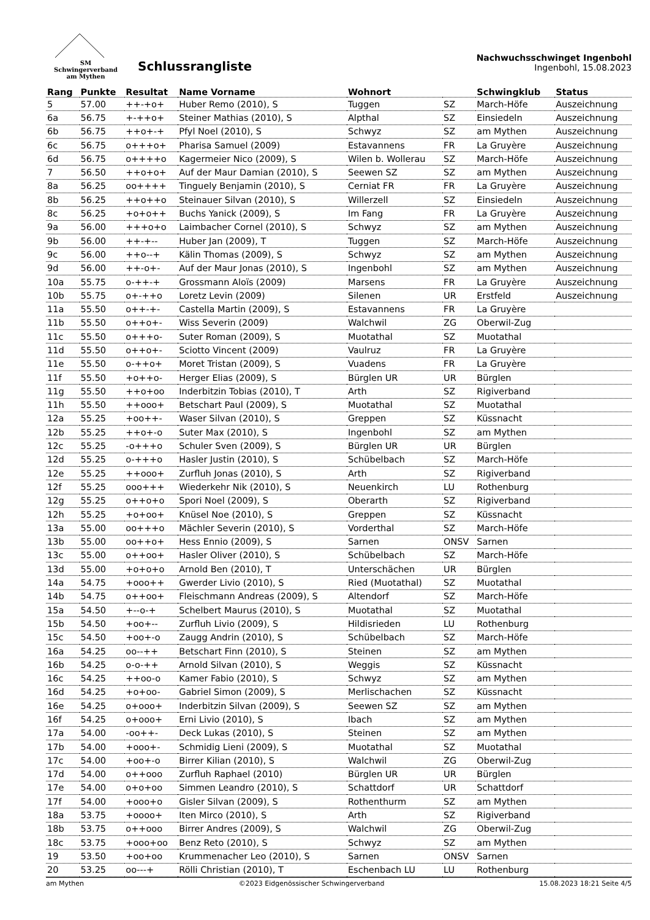SM
Schwingerverband
am Mythen
Schlussrangliste
Nachwuchsschwinget Ingenbohl
Ingenbohl, 15.08.2023
| Rang | Punkte | Resultat | Name Vorname | Wohnort | | Schwingklub | Status |
| --- | --- | --- | --- | --- | --- | --- | --- |
| 5 | 57.00 | ++-+o+ | Huber Remo (2010), S | Tuggen | SZ | March-Höfe | Auszeichnung |
| 6a | 56.75 | +-++o+ | Steiner Mathias (2010), S | Alpthal | SZ | Einsiedeln | Auszeichnung |
| 6b | 56.75 | ++o+-+ | Pfyl Noel (2010), S | Schwyz | SZ | am Mythen | Auszeichnung |
| 6c | 56.75 | o+++o+ | Pharisa Samuel (2009) | Estavannens | FR | La Gruyère | Auszeichnung |
| 6d | 56.75 | o++++o | Kagermeier Nico (2009), S | Wilen b. Wollerau | SZ | March-Höfe | Auszeichnung |
| 7 | 56.50 | ++o+o+ | Auf der Maur Damian (2010), S | Seewen SZ | SZ | am Mythen | Auszeichnung |
| 8a | 56.25 | oo++++ | Tinguely Benjamin (2010), S | Cerniat FR | FR | La Gruyère | Auszeichnung |
| 8b | 56.25 | ++o++o | Steinauer Silvan (2010), S | Willerzell | SZ | Einsiedeln | Auszeichnung |
| 8c | 56.25 | +o+o++ | Buchs Yanick (2009), S | Im Fang | FR | La Gruyère | Auszeichnung |
| 9a | 56.00 | +++o+o | Laimbacher Cornel (2010), S | Schwyz | SZ | am Mythen | Auszeichnung |
| 9b | 56.00 | ++-+-- | Huber Jan (2009), T | Tuggen | SZ | March-Höfe | Auszeichnung |
| 9c | 56.00 | ++o--+ | Kälin Thomas (2009), S | Schwyz | SZ | am Mythen | Auszeichnung |
| 9d | 56.00 | ++-o+- | Auf der Maur Jonas (2010), S | Ingenbohl | SZ | am Mythen | Auszeichnung |
| 10a | 55.75 | o-++-+ | Grossmann Aloïs (2009) | Marsens | FR | La Gruyère | Auszeichnung |
| 10b | 55.75 | o+-++o | Loretz Levin (2009) | Silenen | UR | Erstfeld | Auszeichnung |
| 11a | 55.50 | o++-+- | Castella Martin (2009), S | Estavannens | FR | La Gruyère | |
| 11b | 55.50 | o++o+- | Wiss Severin (2009) | Walchwil | ZG | Oberwil-Zug | |
| 11c | 55.50 | o+++o- | Suter Roman (2009), S | Muotathal | SZ | Muotathal | |
| 11d | 55.50 | o++o+- | Sciotto Vincent (2009) | Vaulruz | FR | La Gruyère | |
| 11e | 55.50 | o-++o+ | Moret Tristan (2009), S | Vuadens | FR | La Gruyère | |
| 11f | 55.50 | +o++o- | Herger Elias (2009), S | Bürglen UR | UR | Bürglen | |
| 11g | 55.50 | ++o+oo | Inderbitzin Tobias (2010), T | Arth | SZ | Rigiverband | |
| 11h | 55.50 | ++ooo+ | Betschart Paul (2009), S | Muotathal | SZ | Muotathal | |
| 12a | 55.25 | +oo++- | Waser Silvan (2010), S | Greppen | SZ | Küssnacht | |
| 12b | 55.25 | ++o+-o | Suter Max (2010), S | Ingenbohl | SZ | am Mythen | |
| 12c | 55.25 | -o+++o | Schuler Sven (2009), S | Bürglen UR | UR | Bürglen | |
| 12d | 55.25 | o-+++o | Hasler Justin (2010), S | Schübelbach | SZ | March-Höfe | |
| 12e | 55.25 | ++ooo+ | Zurfluh Jonas (2010), S | Arth | SZ | Rigiverband | |
| 12f | 55.25 | ooo+++ | Wiederkehr Nik (2010), S | Neuenkirch | LU | Rothenburg | |
| 12g | 55.25 | o++o+o | Spori Noel (2009), S | Oberarth | SZ | Rigiverband | |
| 12h | 55.25 | +o+oo+ | Knüsel Noe (2010), S | Greppen | SZ | Küssnacht | |
| 13a | 55.00 | oo+++o | Mächler Severin (2010), S | Vorderthal | SZ | March-Höfe | |
| 13b | 55.00 | oo++o+ | Hess Ennio (2009), S | Sarnen | ONSV | Sarnen | |
| 13c | 55.00 | o++oo+ | Hasler Oliver (2010), S | Schübelbach | SZ | March-Höfe | |
| 13d | 55.00 | +o+o+o | Arnold Ben (2010), T | Unterschächen | UR | Bürglen | |
| 14a | 54.75 | +ooo++ | Gwerder Livio (2010), S | Ried (Muotathal) | SZ | Muotathal | |
| 14b | 54.75 | o++oo+ | Fleischmann Andreas (2009), S | Altendorf | SZ | March-Höfe | |
| 15a | 54.50 | +--o-+ | Schelbert Maurus (2010), S | Muotathal | SZ | Muotathal | |
| 15b | 54.50 | +oo+-- | Zurfluh Livio (2009), S | Hildisrieden | LU | Rothenburg | |
| 15c | 54.50 | +oo+-o | Zaugg Andrin (2010), S | Schübelbach | SZ | March-Höfe | |
| 16a | 54.25 | oo--++ | Betschart Finn (2010), S | Steinen | SZ | am Mythen | |
| 16b | 54.25 | o-o-++ | Arnold Silvan (2010), S | Weggis | SZ | Küssnacht | |
| 16c | 54.25 | ++oo-o | Kamer Fabio (2010), S | Schwyz | SZ | am Mythen | |
| 16d | 54.25 | +o+oo- | Gabriel Simon (2009), S | Merlischachen | SZ | Küssnacht | |
| 16e | 54.25 | o+ooo+ | Inderbitzin Silvan (2009), S | Seewen SZ | SZ | am Mythen | |
| 16f | 54.25 | o+ooo+ | Erni Livio (2010), S | Ibach | SZ | am Mythen | |
| 17a | 54.00 | -oo++- | Deck Lukas (2010), S | Steinen | SZ | am Mythen | |
| 17b | 54.00 | +ooo+- | Schmidig Lieni (2009), S | Muotathal | SZ | Muotathal | |
| 17c | 54.00 | +oo+-o | Birrer Kilian (2010), S | Walchwil | ZG | Oberwil-Zug | |
| 17d | 54.00 | o++ooo | Zurfluh Raphael (2010) | Bürglen UR | UR | Bürglen | |
| 17e | 54.00 | o+o+oo | Simmen Leandro (2010), S | Schattdorf | UR | Schattdorf | |
| 17f | 54.00 | +ooo+o | Gisler Silvan (2009), S | Rothenthurm | SZ | am Mythen | |
| 18a | 53.75 | +oooo+ | Iten Mirco (2010), S | Arth | SZ | Rigiverband | |
| 18b | 53.75 | o++ooo | Birrer Andres (2009), S | Walchwil | ZG | Oberwil-Zug | |
| 18c | 53.75 | +ooo+oo | Benz Reto (2010), S | Schwyz | SZ | am Mythen | |
| 19 | 53.50 | +oo+oo | Krummenacher Leo (2010), S | Sarnen | ONSV | Sarnen | |
| 20 | 53.25 | oo---+ | Rölli Christian (2010), T | Eschenbach LU | LU | Rothenburg | |
am Mythen ©2023 Eidgenössischer Schwingerverband 15.08.2023 18:21 Seite 4/5